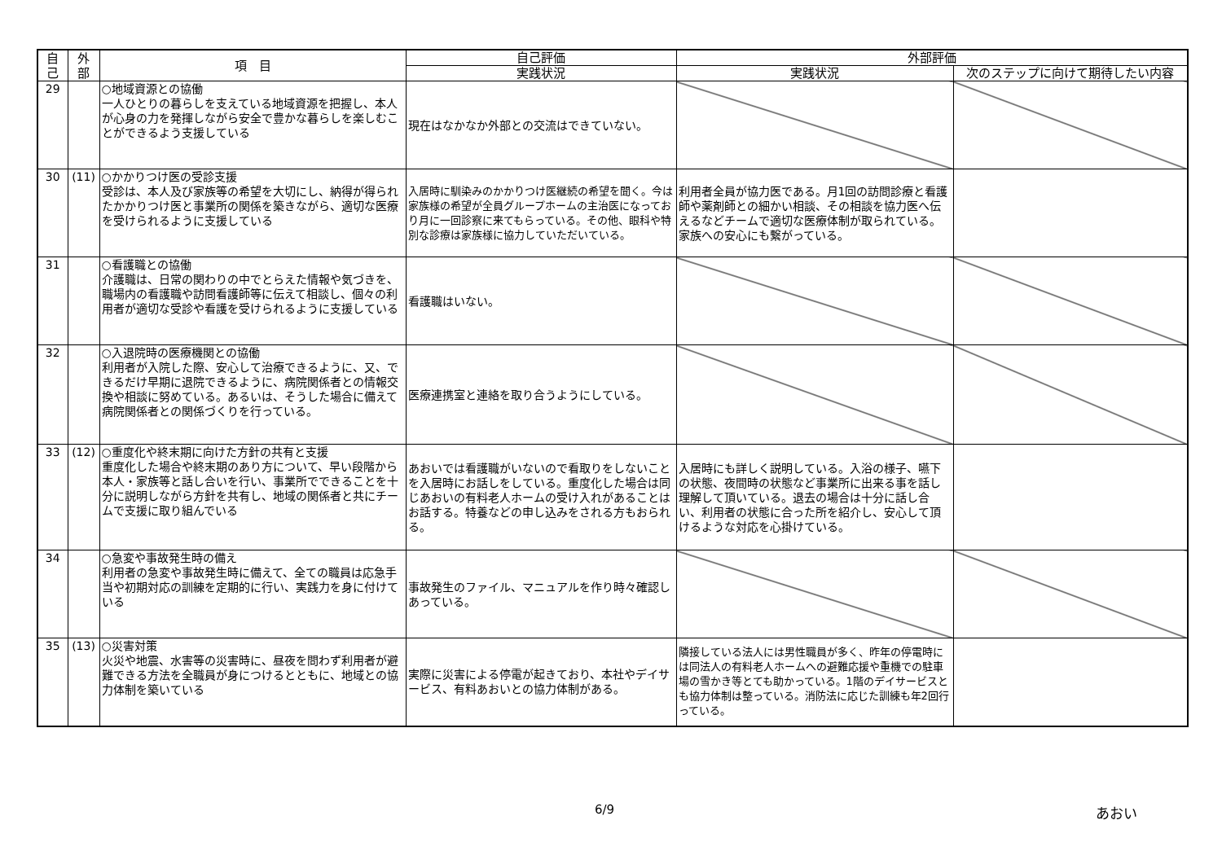| 自 己 | 外 部 | 項 目 | 自己評価 | 外部評価 | |
| --- | --- | --- | --- | --- | --- |
| | | | 実践状況 | 実践状況 | 次のステップに向けて期待したい内容 |
| 29 | | ○地域資源との協働 一人ひとりの暮らしを支えている地域資源を把握し、本人が心身の力を発揮しながら安全で豊かな暮らしを楽しむことができるよう支援している | 現在はなかなか外部との交流はできていない。 | | |
| 30 | (11) | ○かかりつけ医の受診支援 受診は、本人及び家族等の希望を大切にし、納得が得られたかかりつけ医と事業所の関係を築きながら、適切な医療を受けられるように支援している | 入居時に馴染みのかかりつけ医継続の希望を聞く。今は家族様の希望が全員グループホームの主治医になっており月に一回診察に来てもらっている。その他、眼科や特別な診療は家族様に協力していただいている。 | 利用者全員が協力医である。月1回の訪問診療と看護師や薬剤師との細かい相談、その相談を協力医へ伝えるなどチームで適切な医療体制が取られている。家族への安心にも繋がっている。 | |
| 31 | | ○看護職との協働 介護職は、日常の関わりの中でとらえた情報や気づきを、職場内の看護職や訪問看護師等に伝えて相談し、個々の利用者が適切な受診や看護を受けられるように支援している | 看護職はいない。 | | |
| 32 | | ○入退院時の医療機関との協働 利用者が入院した際、安心して治療できるように、又、できるだけ早期に退院できるように、病院関係者との情報交換や相談に努めている。あるいは、そうした場合に備えて病院関係者との関係づくりを行っている。 | 医療連携室と連絡を取り合うようにしている。 | | |
| 33 | (12) | ○重度化や終末期に向けた方針の共有と支援 重度化した場合や終末期のあり方について、早い段階から本人・家族等と話し合いを行い、事業所でできることを十分に説明しながら方針を共有し、地域の関係者と共にチームで支援に取り組んでいる | あおいでは看護職がいないので看取りをしないことを入居時にお話しをしている。重度化した場合は同じあおいの有料老人ホームの受け入れがあることはお話する。特養などの申し込みをされる方もおられる。 | 入居時にも詳しく説明している。入浴の様子、嚥下の状態、夜間時の状態など事業所に出来る事を話し理解して頂いている。退去の場合は十分に話し合い、利用者の状態に合った所を紹介し、安心して頂けるような対応を心掛けている。 | |
| 34 | | ○急変や事故発生時の備え 利用者の急変や事故発生時に備えて、全ての職員は応急手当や初期対応の訓練を定期的に行い、実践力を身に付けている | 事故発生のファイル、マニュアルを作り時々確認しあっている。 | | |
| 35 | (13) | ○災害対策 火災や地震、水害等の災害時に、昼夜を問わず利用者が避難できる方法を全職員が身につけるとともに、地域との協力体制を築いている | 実際に災害による停電が起きており、本社やデイサービス、有料あおいとの協力体制がある。 | 隣接している法人には男性職員が多く、昨年の停電時には同法人の有料老人ホームへの避難応援や重機での駐車場の雪かき等とても助かっている。1階のデイサービスとも協力体制は整っている。消防法に応じた訓練も年2回行っている。 | |
6/9 あおい